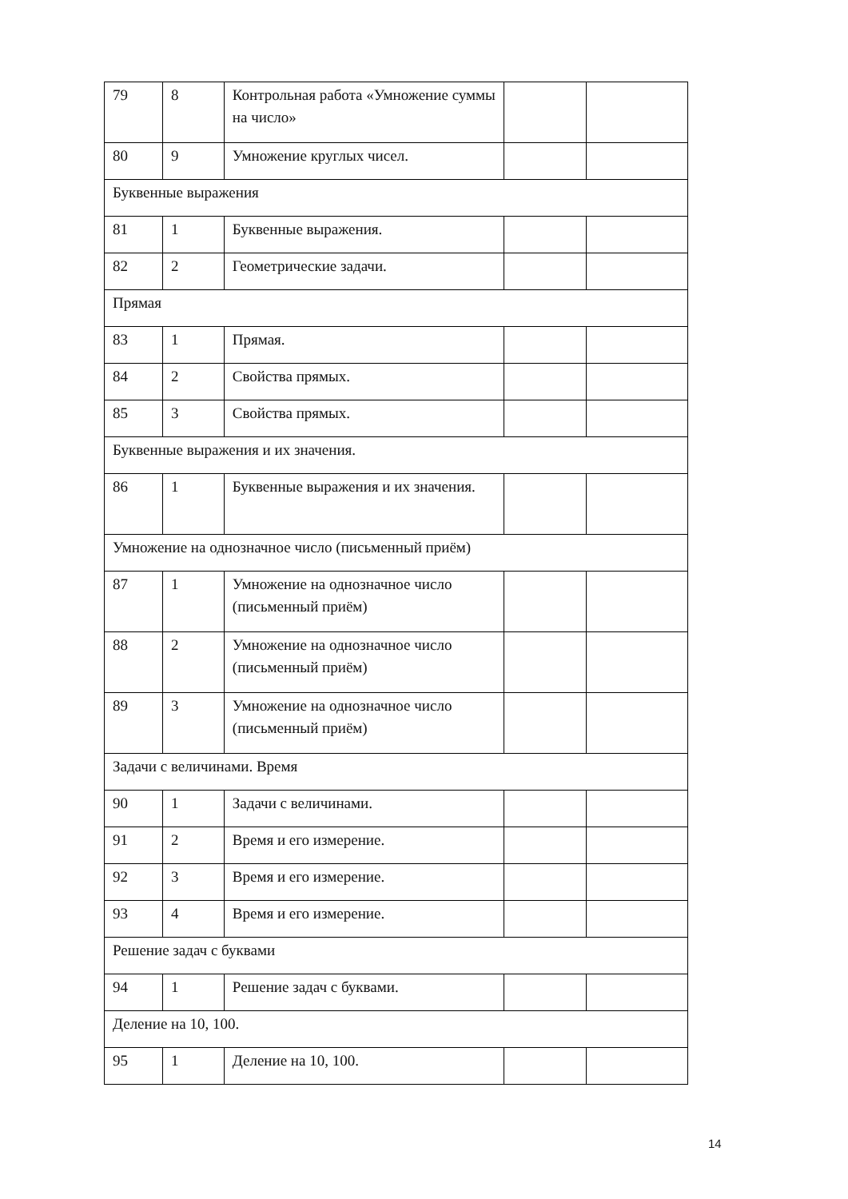| 79 | 8 | Контрольная работа «Умножение суммы на число» | | |
| 80 | 9 | Умножение круглых чисел. | | |
| Буквенные выражения | | | | |
| 81 | 1 | Буквенные выражения. | | |
| 82 | 2 | Геометрические задачи. | | |
| Прямая | | | | |
| 83 | 1 | Прямая. | | |
| 84 | 2 | Свойства прямых. | | |
| 85 | 3 | Свойства прямых. | | |
| Буквенные выражения и их значения. | | | | |
| 86 | 1 | Буквенные выражения и их значения. | | |
| Умножение на однозначное число (письменный приём) | | | | |
| 87 | 1 | Умножение на однозначное число (письменный приём) | | |
| 88 | 2 | Умножение на однозначное число (письменный приём) | | |
| 89 | 3 | Умножение на однозначное число (письменный приём) | | |
| Задачи с величинами. Время | | | | |
| 90 | 1 | Задачи с величинами. | | |
| 91 | 2 | Время и его измерение. | | |
| 92 | 3 | Время и его измерение. | | |
| 93 | 4 | Время и его измерение. | | |
| Решение задач с буквами | | | | |
| 94 | 1 | Решение задач с буквами. | | |
| Деление на 10, 100. | | | | |
| 95 | 1 | Деление на 10, 100. | | |
14